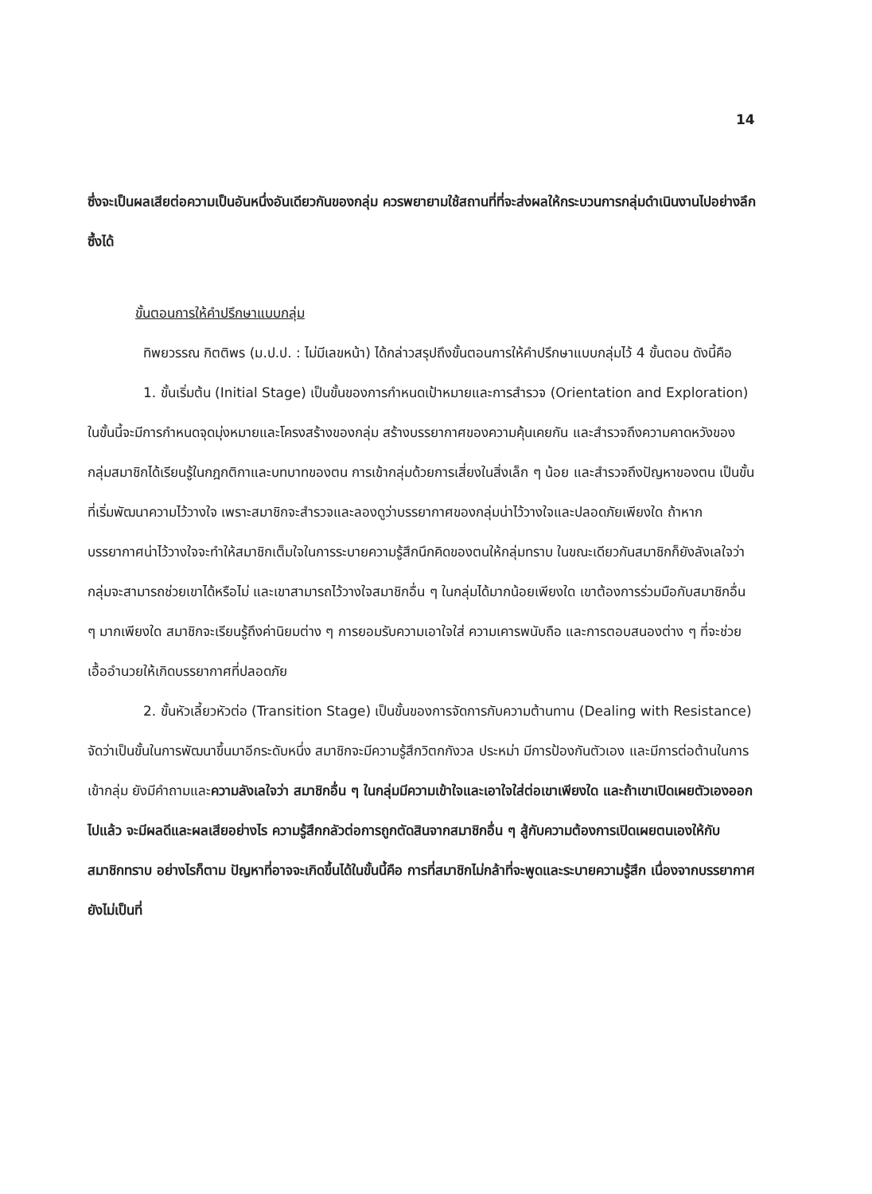14
ซึ่งจะเป็นผลเสียต่อความเป็นอันหนึ่งอันเดียวกันของกลุ่ม ควรพยายามใช้สถานที่ที่จะส่งผลให้กระบวนการกลุ่มดำเนินงานไปอย่างลึกซึ้งได้
ขั้นตอนการให้คำปรึกษาแบบกลุ่ม
ทิพยวรรณ กิตติพร (ม.ป.ป. : ไม่มีเลขหน้า) ได้กล่าวสรุปถึงขั้นตอนการให้คำปรึกษาแบบกลุ่มไว้ 4 ขั้นตอน ดังนี้คือ
1. ขั้นเริ่มต้น (Initial Stage) เป็นขั้นของการกำหนดเป้าหมายและการสำรวจ (Orientation and Exploration) ในขั้นนี้จะมีการกำหนดจุดมุ่งหมายและโครงสร้างของกลุ่ม สร้างบรรยากาศของความคุ้นเคยกัน และสำรวจถึงความคาดหวังของกลุ่มสมาชิกได้เรียนรู้ในกฎกติกาและบทบาทของตน การเข้ากลุ่มด้วยการเสี่ยงในสิ่งเล็ก ๆ น้อย และสำรวจถึงปัญหาของตน เป็นขั้นที่เริ่มพัฒนาความไว้วางใจ เพราะสมาชิกจะสำรวจและลองดูว่าบรรยากาศของกลุ่มน่าไว้วางใจและปลอดภัยเพียงใด ถ้าหากบรรยากาศน่าไว้วางใจจะทำให้สมาชิกเต็มใจในการระบายความรู้สึกนึกคิดของตนให้กลุ่มทราบ ในขณะเดียวกันสมาชิกก็ยังลังเลใจว่ากลุ่มจะสามารถช่วยเขาได้หรือไม่ และเขาสามารถไว้วางใจสมาชิกอื่น ๆ ในกลุ่มได้มากน้อยเพียงใด เขาต้องการร่วมมือกับสมาชิกอื่น ๆ มากเพียงใด สมาชิกจะเรียนรู้ถึงค่านิยมต่าง ๆ การยอมรับความเอาใจใส่ ความเคารพนับถือ และการตอบสนองต่าง ๆ ที่จะช่วยเอื้ออำนวยให้เกิดบรรยากาศที่ปลอดภัย
2. ขั้นหัวเลี้ยวหัวต่อ (Transition Stage) เป็นขั้นของการจัดการกับความต้านทาน (Dealing with Resistance) จัดว่าเป็นขั้นในการพัฒนาขึ้นมาอีกระดับหนึ่ง สมาชิกจะมีความรู้สึกวิตกกังวล ประหม่า มีการป้องกันตัวเอง และมีการต่อต้านในการเข้ากลุ่ม ยังมีคำถามและความลังเลใจว่า สมาชิกอื่น ๆ ในกลุ่มมีความเข้าใจและเอาใจใส่ต่อเขาเพียงใด และถ้าเขาเปิดเผยตัวเองออกไปแล้ว จะมีผลดีและผลเสียอย่างไร ความรู้สึกกลัวต่อการถูกตัดสินจากสมาชิกอื่น ๆ สู้กับความต้องการเปิดเผยตนเองให้กับสมาชิกทราบ อย่างไรก็ตาม ปัญหาที่อาจจะเกิดขึ้นได้ในขั้นนี้คือ การที่สมาชิกไม่กล้าที่จะพูดและระบายความรู้สึก เนื่องจากบรรยากาศยังไม่เป็นที่